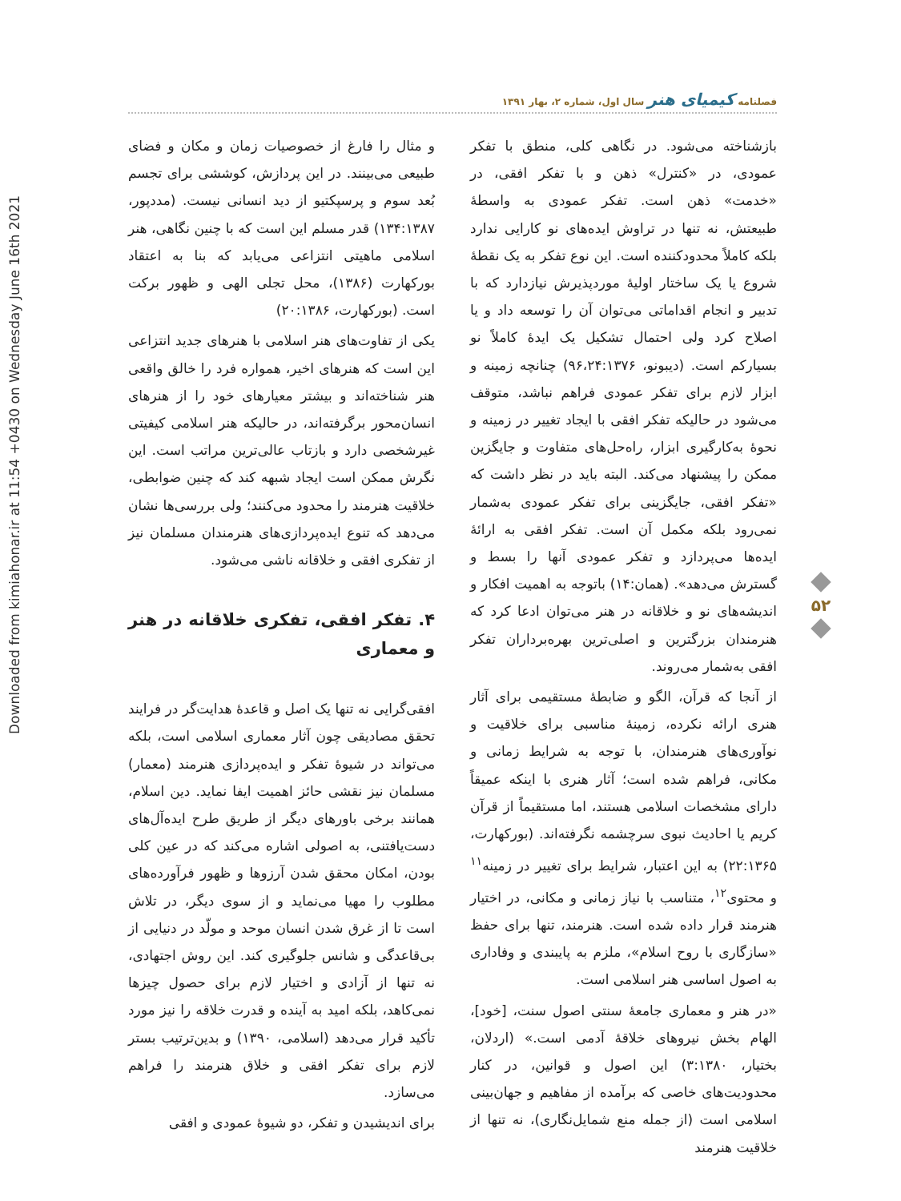Downloaded from kimiahonar.ir at 11:54 +0430 on Wednesday June 16th 2021
فصلنامه کیمیای هنر سال اول، شماره ۲، بهار ۱۳۹۱
۵۲
و مثال را فارغ از خصوصیات زمان و مکان و فضای طبیعی می‌بینند. در این پردازش، کوششی برای تجسم بُعد سوم و پرسپکتیو از دید انسانی نیست. (مددپور، ۱۳۴:۱۳۸۷) قدر مسلم این است که با چنین نگاهی، هنر اسلامی ماهیتی انتزاعی می‌یابد که بنا به اعتقاد بورکهارت (۱۳۸۶)، محل تجلی الهی و ظهور برکت است. (بورکهارت، ۲۰:۱۳۸۶)
یکی از تفاوت‌های هنر اسلامی با هنرهای جدید انتزاعی این است که هنرهای اخیر، همواره فرد را خالق واقعی هنر شناخته‌اند و بیشتر معیارهای خود را از هنرهای انسان‌محور برگرفته‌اند، در حالیکه هنر اسلامی کیفیتی غیرشخصی دارد و بازتاب عالی‌ترین مراتب است. این نگرش ممکن است ایجاد شبهه کند که چنین ضوابطی، خلاقیت هنرمند را محدود می‌کنند؛ ولی بررسی‌ها نشان می‌دهد که تنوع ایده‌پردازی‌های هنرمندان مسلمان نیز از تفکری افقی و خلاقانه ناشی می‌شود.
۴. تفکر افقی، تفکری خلاقانه در هنر و معماری
افقی‌گرایی نه تنها یک اصل و قاعدۀ هدایت‌گر در فرایند تحقق مصادیقی چون آثار معماری اسلامی است، بلکه می‌تواند در شیوۀ تفکر و ایده‌پردازی هنرمند (معمار) مسلمان نیز نقشی حائز اهمیت ایفا نماید. دین اسلام، همانند برخی باورهای دیگر از طریق طرح ایده‌آل‌های دست‌یافتنی، به اصولی اشاره می‌کند که در عین کلی بودن، امکان محقق شدن آرزوها و ظهور فرآورده‌های مطلوب را مهیا می‌نماید و از سوی دیگر، در تلاش است تا از غرق شدن انسان موحد و مولّد در دنیایی از بی‌قاعدگی و شانس جلوگیری کند. این روش اجتهادی، نه تنها از آزادی و اختیار لازم برای حصول چیزها نمی‌کاهد، بلکه امید به آینده و قدرت خلاقه را نیز مورد تأکید قرار می‌دهد (اسلامی، ۱۳۹۰) و بدین‌ترتیب بستر لازم برای تفکر افقی و خلاق هنرمند را فراهم می‌سازد.
برای اندیشیدن و تفکر، دو شیوۀ عمودی و افقی
بازشناخته می‌شود. در نگاهی کلی، منطق با تفکر عمودی، در «کنترل» ذهن و با تفکر افقی، در «خدمت» ذهن است. تفکر عمودی به واسطۀ طبیعتش، نه تنها در تراوش ایده‌های نو کارایی ندارد بلکه کاملاً محدودکننده است. این نوع تفکر به یک نقطۀ شروع یا یک ساختار اولیۀ موردپذیرش نیازدارد که با تدبیر و انجام اقداماتی می‌توان آن را توسعه داد و یا اصلاح کرد ولی احتمال تشکیل یک ایدۀ کاملاً نو بسیارکم است. (دیبونو، ۹۶،۲۴:۱۳۷۶) چنانچه زمینه و ابزار لازم برای تفکر عمودی فراهم نباشد، متوقف می‌شود در حالیکه تفکر افقی با ایجاد تغییر در زمینه و نحوۀ به‌کارگیری ابزار، راه‌حل‌های متفاوت و جایگزین ممکن را پیشنهاد می‌کند. البته باید در نظر داشت که «تفکر افقی، جایگزینی برای تفکر عمودی به‌شمار نمی‌رود بلکه مکمل آن است. تفکر افقی به ارائۀ ایده‌ها می‌پردازد و تفکر عمودی آنها را بسط و گسترش می‌دهد». (همان:۱۴) باتوجه به اهمیت افکار و اندیشه‌های نو و خلاقانه در هنر می‌توان ادعا کرد که هنرمندان بزرگترین و اصلی‌ترین بهره‌برداران تفکر افقی به‌شمار می‌روند.
از آنجا که قرآن، الگو و ضابطۀ مستقیمی برای آثار هنری ارائه نکرده، زمینۀ مناسبی برای خلاقیت و نوآوری‌های هنرمندان، با توجه به شرایط زمانی و مکانی، فراهم شده است؛ آثار هنری با اینکه عمیقاً دارای مشخصات اسلامی هستند، اما مستقیماً از قرآن کریم یا احادیث نبوی سرچشمه نگرفته‌اند. (بورکهارت، ۲۲:۱۳۶۵) به این اعتبار، شرایط برای تغییر در زمینه<sup>۱۱</sup> و محتوی<sup>۱۲</sup>، متناسب با نیاز زمانی و مکانی، در اختیار هنرمند قرار داده شده است. هنرمند، تنها برای حفظ «سازگاری با روح اسلام»، ملزم به پایبندی و وفاداری به اصول اساسی هنر اسلامی است.
«در هنر و معماری جامعۀ سنتی اصول سنت، [خود]، الهام بخش نیروهای خلاقۀ آدمی است.» (اردلان، بختیار، ۳:۱۳۸۰) این اصول و قوانین، در کنار محدودیت‌های خاصی که برآمده از مفاهیم و جهان‌بینی اسلامی است (از جمله منع شمایل‌نگاری)، نه تنها از خلاقیت هنرمند